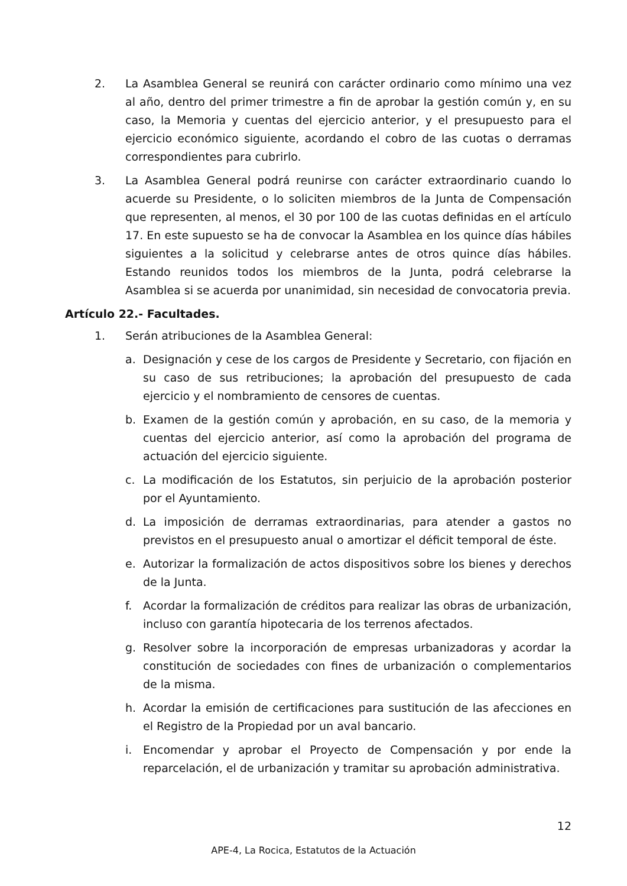2. La Asamblea General se reunirá con carácter ordinario como mínimo una vez al año, dentro del primer trimestre a fin de aprobar la gestión común y, en su caso, la Memoria y cuentas del ejercicio anterior, y el presupuesto para el ejercicio económico siguiente, acordando el cobro de las cuotas o derramas correspondientes para cubrirlo.
3. La Asamblea General podrá reunirse con carácter extraordinario cuando lo acuerde su Presidente, o lo soliciten miembros de la Junta de Compensación que representen, al menos, el 30 por 100 de las cuotas definidas en el artículo 17. En este supuesto se ha de convocar la Asamblea en los quince días hábiles siguientes a la solicitud y celebrarse antes de otros quince días hábiles. Estando reunidos todos los miembros de la Junta, podrá celebrarse la Asamblea si se acuerda por unanimidad, sin necesidad de convocatoria previa.
Artículo 22.- Facultades.
1. Serán atribuciones de la Asamblea General:
a. Designación y cese de los cargos de Presidente y Secretario, con fijación en su caso de sus retribuciones; la aprobación del presupuesto de cada ejercicio y el nombramiento de censores de cuentas.
b. Examen de la gestión común y aprobación, en su caso, de la memoria y cuentas del ejercicio anterior, así como la aprobación del programa de actuación del ejercicio siguiente.
c. La modificación de los Estatutos, sin perjuicio de la aprobación posterior por el Ayuntamiento.
d. La imposición de derramas extraordinarias, para atender a gastos no previstos en el presupuesto anual o amortizar el déficit temporal de éste.
e. Autorizar la formalización de actos dispositivos sobre los bienes y derechos de la Junta.
f. Acordar la formalización de créditos para realizar las obras de urbanización, incluso con garantía hipotecaria de los terrenos afectados.
g. Resolver sobre la incorporación de empresas urbanizadoras y acordar la constitución de sociedades con fines de urbanización o complementarios de la misma.
h. Acordar la emisión de certificaciones para sustitución de las afecciones en el Registro de la Propiedad por un aval bancario.
i. Encomendar y aprobar el Proyecto de Compensación y por ende la reparcelación, el de urbanización y tramitar su aprobación administrativa.
12
APE-4, La Rocica, Estatutos de la Actuación